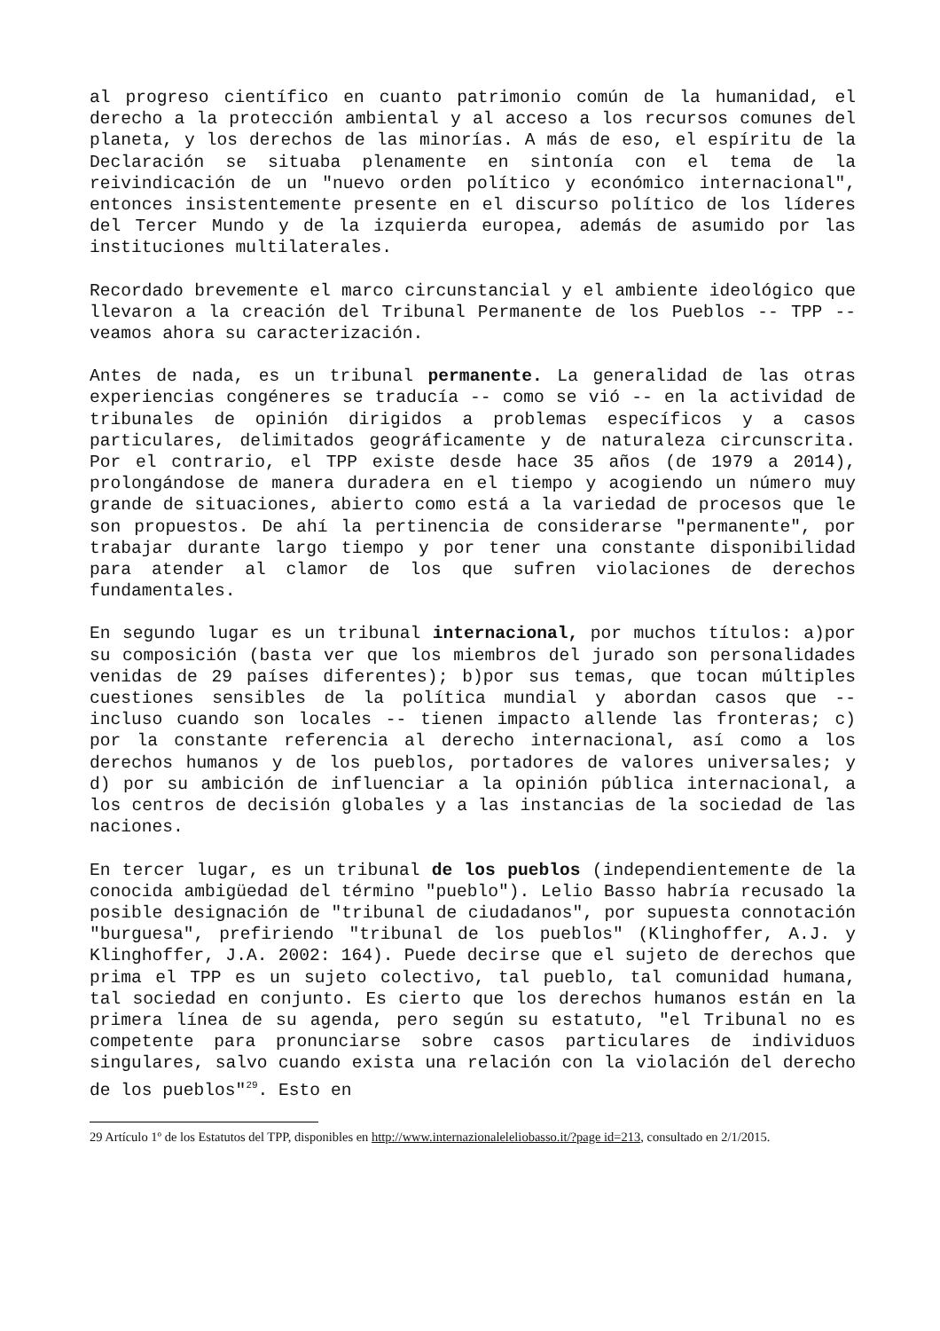al progreso científico en cuanto patrimonio común de la humanidad, el derecho a la protección ambiental y al acceso a los recursos comunes del planeta, y los derechos de las minorías. A más de eso, el espíritu de la Declaración se situaba plenamente en sintonía con el tema de la reivindicación de un "nuevo orden político y económico internacional", entonces insistentemente presente en el discurso político de los líderes del Tercer Mundo y de la izquierda europea, además de asumido por las instituciones multilaterales.
Recordado brevemente el marco circunstancial y el ambiente ideológico que llevaron a la creación del Tribunal Permanente de los Pueblos -- TPP -- veamos ahora su caracterización.
Antes de nada, es un tribunal permanente. La generalidad de las otras experiencias congéneres se traducía -- como se vió -- en la actividad de tribunales de opinión dirigidos a problemas específicos y a casos particulares, delimitados geográficamente y de naturaleza circunscrita. Por el contrario, el TPP existe desde hace 35 años (de 1979 a 2014), prolongándose de manera duradera en el tiempo y acogiendo un número muy grande de situaciones, abierto como está a la variedad de procesos que le son propuestos. De ahí la pertinencia de considerarse "permanente", por trabajar durante largo tiempo y por tener una constante disponibilidad para atender al clamor de los que sufren violaciones de derechos fundamentales.
En segundo lugar es un tribunal internacional, por muchos títulos: a)por su composición (basta ver que los miembros del jurado son personalidades venidas de 29 países diferentes); b)por sus temas, que tocan múltiples cuestiones sensibles de la política mundial y abordan casos que -- incluso cuando son locales -- tienen impacto allende las fronteras; c) por la constante referencia al derecho internacional, así como a los derechos humanos y de los pueblos, portadores de valores universales; y d) por su ambición de influenciar a la opinión pública internacional, a los centros de decisión globales y a las instancias de la sociedad de las naciones.
En tercer lugar, es un tribunal de los pueblos (independientemente de la conocida ambigüedad del término "pueblo"). Lelio Basso habría recusado la posible designación de "tribunal de ciudadanos", por supuesta connotación "burguesa", prefiriendo "tribunal de los pueblos" (Klinghoffer, A.J. y Klinghoffer, J.A. 2002: 164). Puede decirse que el sujeto de derechos que prima el TPP es un sujeto colectivo, tal pueblo, tal comunidad humana, tal sociedad en conjunto. Es cierto que los derechos humanos están en la primera línea de su agenda, pero según su estatuto, "el Tribunal no es competente para pronunciarse sobre casos particulares de individuos singulares, salvo cuando exista una relación con la violación del derecho de los pueblos"<sup>29</sup>. Esto en
29 Artículo 1º de los Estatutos del TPP, disponibles en http://www.internazionaleleliobasso.it/?page id=213, consultado en 2/1/2015.